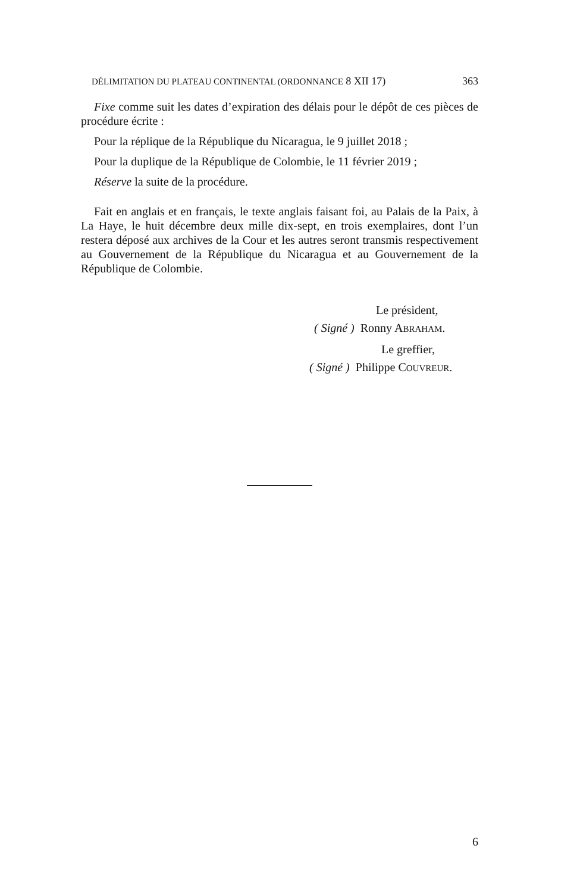DÉLIMITATION DU PLATEAU CONTINENTAL (ORDONNANCE 8 XII 17) 363
Fixe comme suit les dates d’expiration des délais pour le dépôt de ces pièces de procédure écrite :
Pour la réplique de la République du Nicaragua, le 9 juillet 2018 ;
Pour la duplique de la République de Colombie, le 11 février 2019 ;
Réserve la suite de la procédure.
Fait en anglais et en français, le texte anglais faisant foi, au Palais de la Paix, à La Haye, le huit décembre deux mille dix-sept, en trois exemplaires, dont l’un restera déposé aux archives de la Cour et les autres seront transmis respectivement au Gouvernement de la République du Nicaragua et au Gouvernement de la République de Colombie.
Le président,
( Signé ) Ronny ABRAHAM.
Le greffier,
( Signé ) Philippe COUVREUR.
6